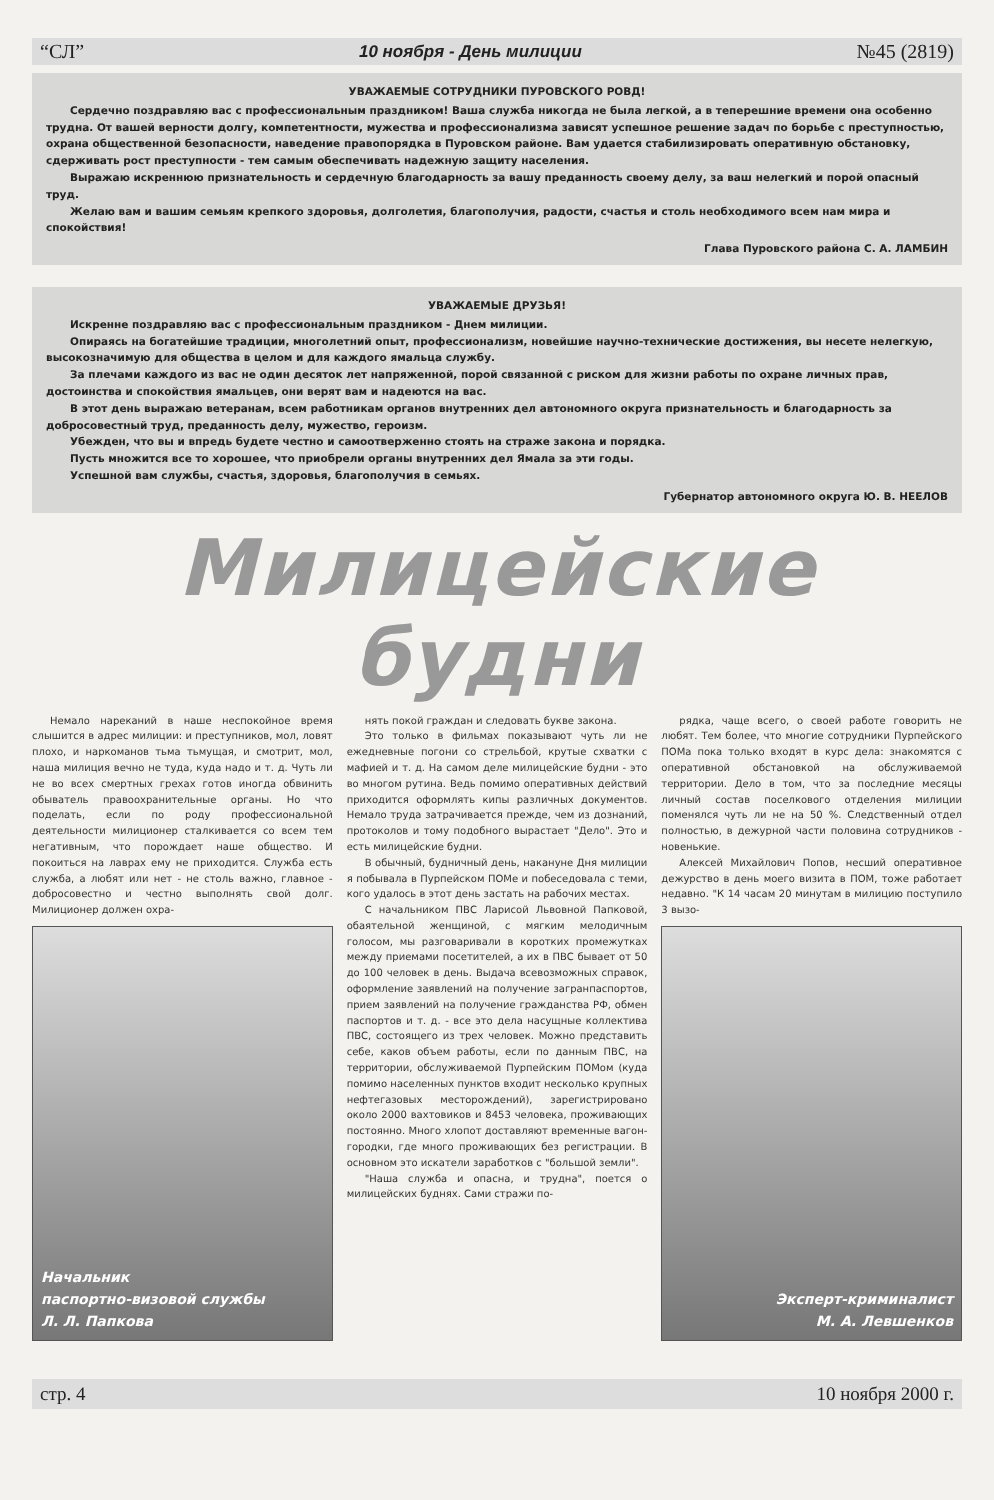“СЛ” 10 ноября - День милиции №45 (2819)
УВАЖАЕМЫЕ СОТРУДНИКИ ПУРОВСКОГО РОВД!
Сердечно поздравляю вас с профессиональным праздником! Ваша служба никогда не была легкой, а в теперешние времени она особенно трудна. От вашей верности долгу, компетентности, мужества и профессионализма зависят успешное решение задач по борьбе с преступностью, охрана общественной безопасности, наведение правопорядка в Пуровском районе. Вам удается стабилизировать оперативную обстановку, сдерживать рост преступности - тем самым обеспечивать надежную защиту населения.
Выражаю искреннюю признательность и сердечную благодарность за вашу преданность своему делу, за ваш нелегкий и порой опасный труд.
Желаю вам и вашим семьям крепкого здоровья, долголетия, благополучия, радости, счастья и столь необходимого всем нам мира и спокойствия!
Глава Пуровского района С. А. ЛАМБИН
УВАЖАЕМЫЕ ДРУЗЬЯ!
Искренне поздравляю вас с профессиональным праздником - Днем милиции.
Опираясь на богатейшие традиции, многолетний опыт, профессионализм, новейшие научно-технические достижения, вы несете нелегкую, высокозначимую для общества в целом и для каждого ямальца службу.
За плечами каждого из вас не один десяток лет напряженной, порой связанной с риском для жизни работы по охране личных прав, достоинства и спокойствия ямальцев, они верят вам и надеются на вас.
В этот день выражаю ветеранам, всем работникам органов внутренних дел автономного округа признательность и благодарность за добросовестный труд, преданность делу, мужество, героизм.
Убежден, что вы и впредь будете честно и самоотверженно стоять на страже закона и порядка.
Пусть множится все то хорошее, что приобрели органы внутренних дел Ямала за эти годы.
Успешной вам службы, счастья, здоровья, благополучия в семьях.
Губернатор автономного округа Ю. В. НЕЕЛОВ
Милицейские будни
Немало нареканий в наше неспокойное время слышится в адрес милиции: и преступников, мол, ловят плохо, и наркоманов тьма тьмущая, и смотрит, мол, наша милиция вечно не туда, куда надо и т. д. Чуть ли не во всех смертных грехах готов иногда обвинить обыватель правоохранительные органы. Но что поделать, если по роду профессиональной деятельности милиционер сталкивается со всем тем негативным, что порождает наше общество. И покоиться на лаврах ему не приходится. Служба есть служба, а любят или нет - не столь важно, главное - добросовестно и честно выполнять свой долг. Милиционер должен охра-
Начальник
паспортно-визовой службы
Л. Л. Папкова
нять покой граждан и следовать букве закона.
Это только в фильмах показывают чуть ли не ежедневные погони со стрельбой, крутые схватки с мафией и т. д. На самом деле милицейские будни - это во многом рутина. Ведь помимо оперативных действий приходится оформлять кипы различных документов. Немало труда затрачивается прежде, чем из дознаний, протоколов и тому подобного вырастает "Дело". Это и есть милицейские будни.
В обычный, будничный день, накануне Дня милиции я побывала в Пурпейском ПОМе и побеседовала с теми, кого удалось в этот день застать на рабочих местах.
С начальником ПВС Ларисой Львовной Папковой, обаятельной женщиной, с мягким мелодичным голосом, мы разговаривали в коротких промежутках между приемами посетителей, а их в ПВС бывает от 50 до 100 человек в день. Выдача всевозможных справок, оформление заявлений на получение загранпаспортов, прием заявлений на получение гражданства РФ, обмен паспортов и т. д. - все это дела насущные коллектива ПВС, состоящего из трех человек. Можно представить себе, каков объем работы, если по данным ПВС, на территории, обслуживаемой Пурпейским ПОМом (куда помимо населенных пунктов входит несколько крупных нефтегазовых месторождений), зарегистрировано около 2000 вахтовиков и 8453 человека, проживающих постоянно. Много хлопот доставляют временные вагон-городки, где много проживающих без регистрации. В основном это искатели заработков с "большой земли".
"Наша служба и опасна, и трудна", поется о милицейских буднях. Сами стражи по-
рядка, чаще всего, о своей работе говорить не любят. Тем более, что многие сотрудники Пурпейского ПОМа пока только входят в курс дела: знакомятся с оперативной обстановкой на обслуживаемой территории. Дело в том, что за последние месяцы личный состав поселкового отделения милиции поменялся чуть ли не на 50 %. Следственный отдел полностью, в дежурной части половина сотрудников - новенькие.
Алексей Михайлович Попов, несший оперативное дежурство в день моего визита в ПОМ, тоже работает недавно. "К 14 часам 20 минутам в милицию поступило 3 вызо-
Эксперт-криминалист
М. А. Левшенков
стр. 4 10 ноября 2000 г.